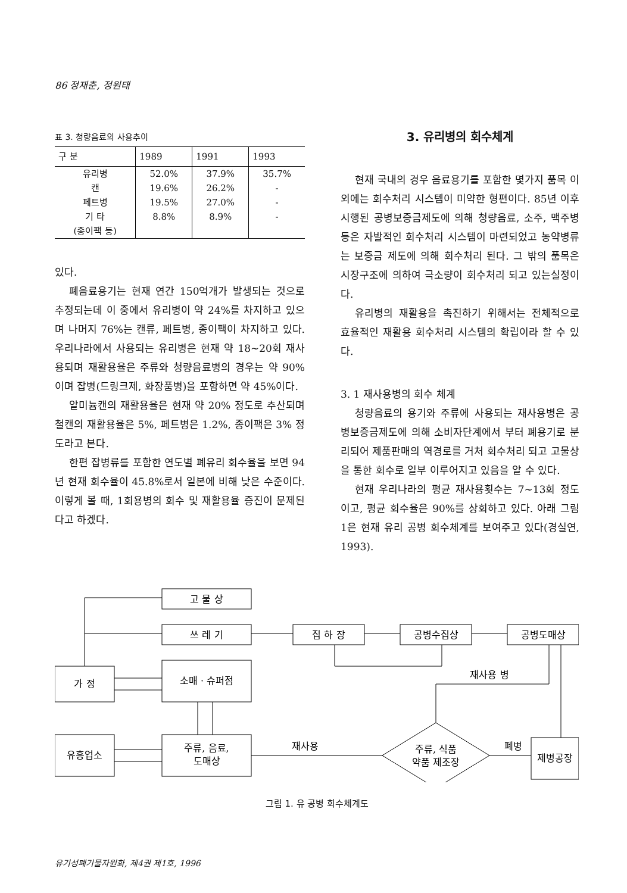86 정재춘, 정원태
표 3. 청량음료의 사용추이
| 구 분 | 1989 | 1991 | 1993 |
| --- | --- | --- | --- |
| 유리병 | 52.0% | 37.9% | 35.7% |
| 캔 | 19.6% | 26.2% | - |
| 페트병 | 19.5% | 27.0% | - |
| 기 타 | 8.8% | 8.9% | - |
| (종이팩 등) | | | |
있다.
폐음료용기는 현재 연간 150억개가 발생되는 것으로 추정되는데 이 중에서 유리병이 약 24%를 차지하고 있으며 나머지 76%는 캔류, 페트병, 종이팩이 차지하고 있다. 우리나라에서 사용되는 유리병은 현재 약 18~20회 재사용되며 재활용율은 주류와 청량음료병의 경우는 약 90%이며 잡병(드링크제, 화장품병)을 포함하면 약 45%이다.
알미늄캔의 재활용율은 현재 약 20% 정도로 추산되며 철캔의 재활용율은 5%, 페트병은 1.2%, 종이팩은 3% 정도라고 본다.
한편 잡병류를 포함한 연도별 폐유리 회수율을 보면 94년 현재 회수율이 45.8%로서 일본에 비해 낮은 수준이다. 이렇게 볼 때, 1회용병의 회수 및 재활용율 증진이 문제된다고 하겠다.
3. 유리병의 회수체계
현재 국내의 경우 음료용기를 포함한 몇가지 품목 이외에는 회수처리 시스템이 미약한 형편이다. 85년 이후 시행된 공병보증금제도에 의해 청량음료, 소주, 맥주병 등은 자발적인 회수처리 시스템이 마련되었고 농약병류는 보증금 제도에 의해 회수처리 된다. 그 밖의 품목은 시장구조에 의하여 극소량이 회수처리 되고 있는실정이다.
유리병의 재활용을 촉진하기 위해서는 전체적으로 효율적인 재활용 회수처리 시스템의 확립이라 할 수 있다.
3. 1 재사용병의 회수 체계
청량음료의 용기와 주류에 사용되는 재사용병은 공병보증금제도에 의해 소비자단계에서 부터 폐용기로 분리되어 제품판매의 역경로를 거처 회수처리 되고 고물상을 통한 회수로 일부 이루어지고 있음을 알 수 있다.
현재 우리나라의 평균 재사용횟수는 7~13회 정도이고, 평균 회수율은 90%를 상회하고 있다. 아래 그림 1은 현재 유리 공병 회수체계를 보여주고 있다(경실연, 1993).
고 물 상
쓰 레 기
가 정
소매 · 슈퍼점
집 하 장
공병수집상
공병도매상
재사용 병
유흥업소
주류, 음료,
도매상
재사용
주류, 식품
약품 제조장
폐병
제병공장
그림 1. 유 공병 회수체계도
유기성폐기물자원화, 제4권 제1호, 1996